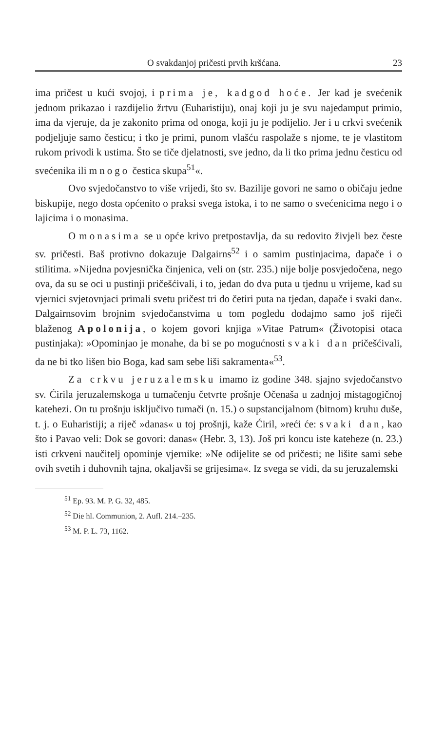O svakdanjoj pričesti prvih kršćana. 23
ima pričest u kući svojoj, i prima je, kadgod hoće. Jer kad je svećenik jednom prikazao i razdijelio žrtvu (Euharistiju), onaj koji ju je svu najedamput primio, ima da vjeruje, da je zakonito prima od onoga, koji ju je podijelio. Jer i u crkvi svećenik podjeljuje samo česticu; i tko je primi, punom vlašću raspolaže s njome, te je vlastitom rukom privodi k ustima. Što se tiče djelatnosti, sve jedno, da li tko prima jednu česticu od svećenika ili mnogo čestica skupa<sup>51</sup>«.
Ovo svjedočanstvo to više vrijedi, što sv. Bazilije govori ne samo o običaju jedne biskupije, nego dosta općenito o praksi svega istoka, i to ne samo o svećenicima nego i o lajicima i o monasima.
O monasima se u opće krivo pretpostavlja, da su redovito živjeli bez česte sv. pričesti. Baš protivno dokazuje Dalgairns<sup>52</sup> i o samim pustinjacima, dapače i o stilitima. »Nijedna povjesnička činjenica, veli on (str. 235.) nije bolje posvjedočena, nego ova, da su se oci u pustinji pričešćivali, i to, jedan do dva puta u tjednu u vrijeme, kad su vjernici svjetovnjaci primali svetu pričest tri do četiri puta na tjedan, dapače i svaki dan«. Dalgairnsovim brojnim svjedočanstvima u tom pogledu dodajmo samo još riječi blaženog Apolonija, o kojem govori knjiga »Vitae Patrum« (Životopisi otaca pustinjaka): »Opominjao je monahe, da bi se po mogućnosti svaki dan pričešćivali, da ne bi tko lišen bio Boga, kad sam sebe liši sakramenta«<sup>53</sup>.
Za crkvu jeruzalemsku imamo iz godine 348. sjajno svjedočanstvo sv. Ćirila jeruzalemskoga u tumačenju četvrte prošnje Očenaša u zadnjoj mistagogičnoj katehezi. On tu prošnju isključivo tumači (n. 15.) o supstancijalnom (bitnom) kruhu duše, t. j. o Euharistiji; a riječ »danas« u toj prošnji, kaže Ćiril, »reći će: svaki dan, kao što i Pavao veli: Dok se govori: danas« (Hebr. 3, 13). Još pri koncu iste kateheze (n. 23.) isti crkveni naučitelj opominje vjernike: »Ne odijelite se od pričesti; ne lišite sami sebe ovih svetih i duhovnih tajna, okaljavši se grijesima«. Iz svega se vidi, da su jeruzalemski
<sup>51</sup> Ep. 93. M. P. G. 32, 485.
<sup>52</sup> Die hl. Communion, 2. Aufl. 214.–235.
<sup>53</sup> M. P. L. 73, 1162.